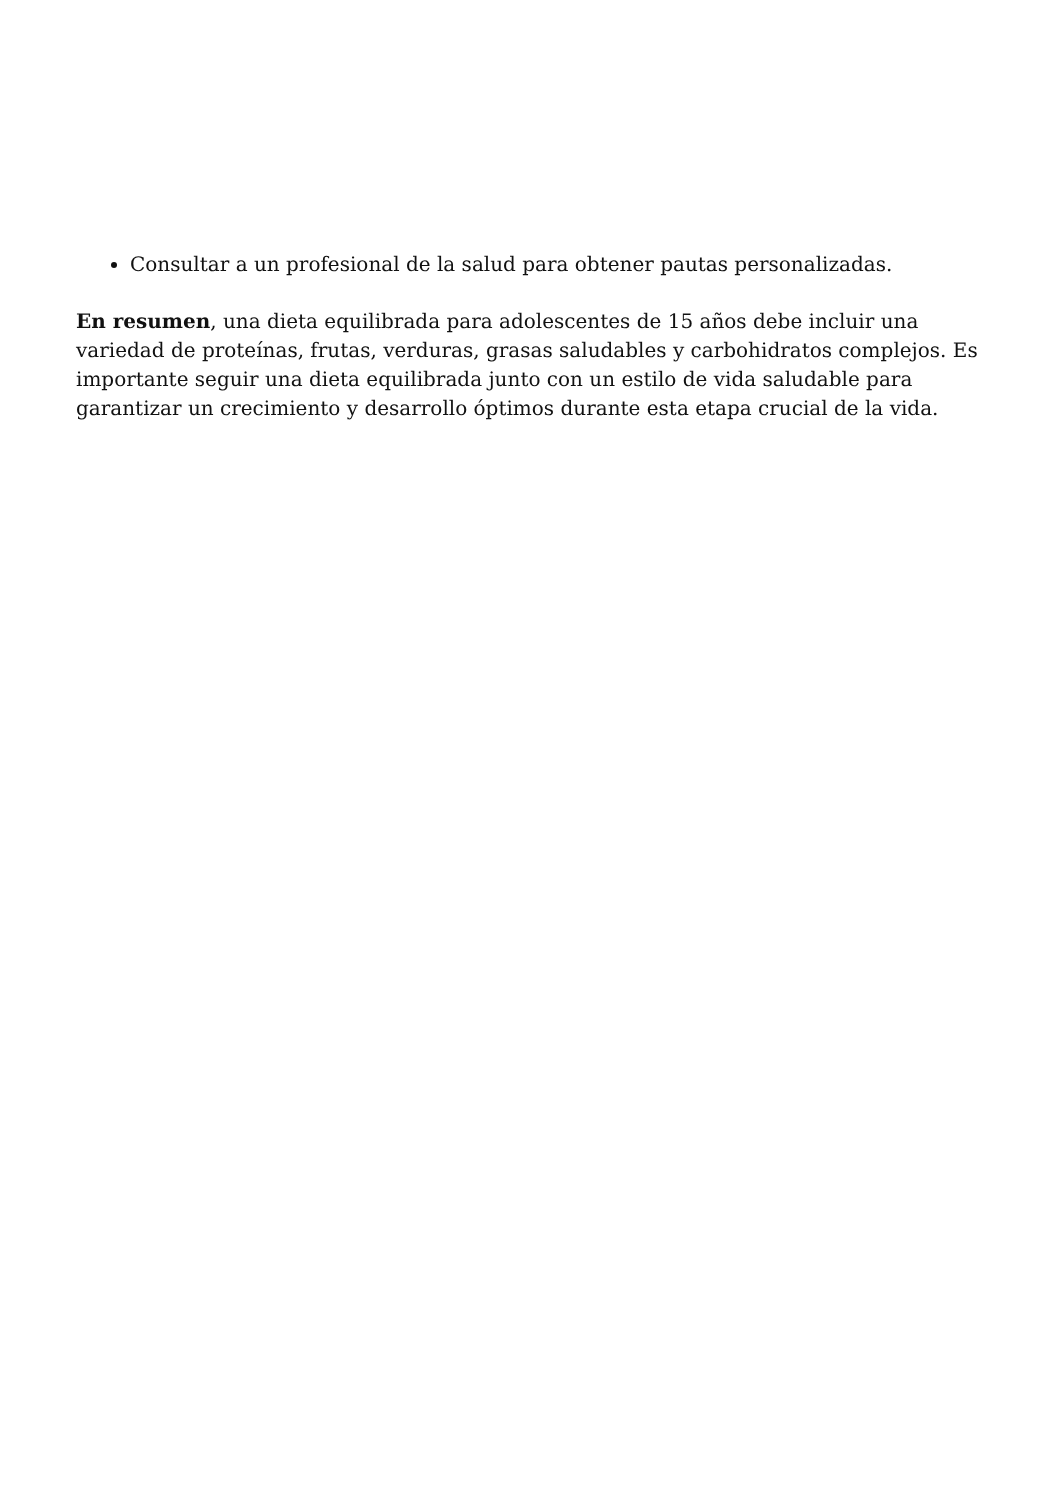Consultar a un profesional de la salud para obtener pautas personalizadas.
En resumen, una dieta equilibrada para adolescentes de 15 años debe incluir una variedad de proteínas, frutas, verduras, grasas saludables y carbohidratos complejos. Es importante seguir una dieta equilibrada junto con un estilo de vida saludable para garantizar un crecimiento y desarrollo óptimos durante esta etapa crucial de la vida.